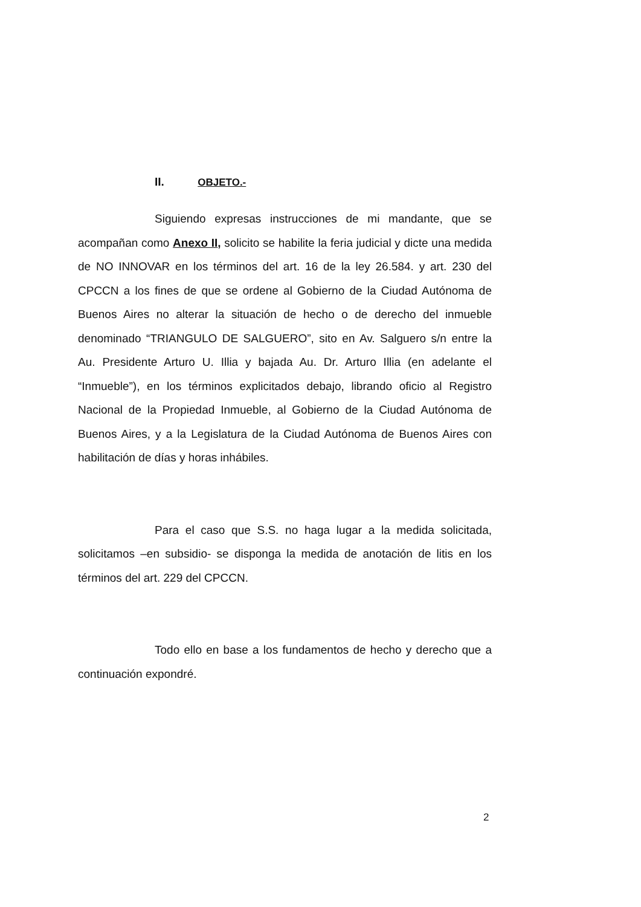II. OBJETO.-
Siguiendo expresas instrucciones de mi mandante, que se acompañan como Anexo II, solicito se habilite la feria judicial y dicte una medida de NO INNOVAR en los términos del art. 16 de la ley 26.584. y art. 230 del CPCCN a los fines de que se ordene al Gobierno de la Ciudad Autónoma de Buenos Aires no alterar la situación de hecho o de derecho del inmueble denominado “TRIANGULO DE SALGUERO”, sito en Av. Salguero s/n entre la Au. Presidente Arturo U. Illia y bajada Au. Dr. Arturo Illia (en adelante el “Inmueble”), en los términos explicitados debajo, librando oficio al Registro Nacional de la Propiedad Inmueble, al Gobierno de la Ciudad Autónoma de Buenos Aires, y a la Legislatura de la Ciudad Autónoma de Buenos Aires con habilitación de días y horas inhábiles.
Para el caso que S.S. no haga lugar a la medida solicitada, solicitamos –en subsidio- se disponga la medida de anotación de litis en los términos del art. 229 del CPCCN.
Todo ello en base a los fundamentos de hecho y derecho que a continuación expondré.
2